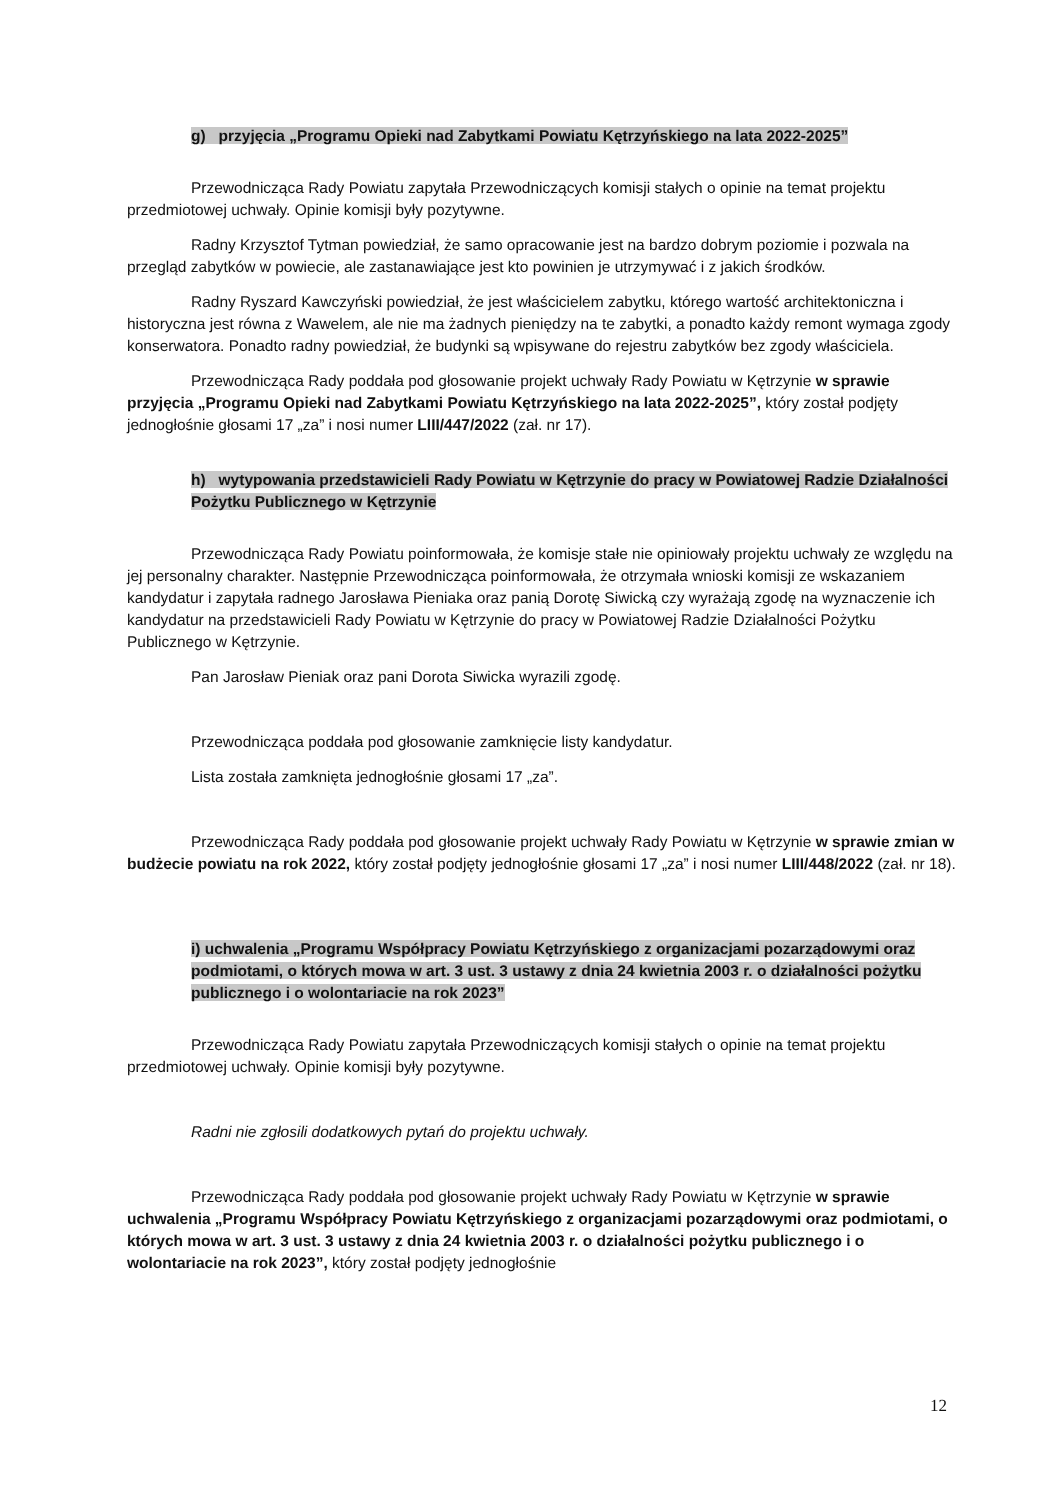g) przyjęcia „Programu Opieki nad Zabytkami Powiatu Kętrzyńskiego na lata 2022-2025”
Przewodnicząca Rady Powiatu zapytała Przewodniczących komisji stałych o opinie na temat projektu przedmiotowej uchwały. Opinie komisji były pozytywne.
Radny Krzysztof Tytman powiedział, że samo opracowanie jest na bardzo dobrym poziomie i pozwala na przegląd zabytków w powiecie, ale zastanawiające jest kto powinien je utrzymywać i z jakich środków.
Radny Ryszard Kawczyński powiedział, że jest właścicielem zabytku, którego wartość architektoniczna i historyczna jest równa z Wawelem, ale nie ma żadnych pieniędzy na te zabytki, a ponadto każdy remont wymaga zgody konserwatora. Ponadto radny powiedział, że budynki są wpisywane do rejestru zabytków bez zgody właściciela.
Przewodnicząca Rady poddała pod głosowanie projekt uchwały Rady Powiatu w Kętrzynie w sprawie przyjęcia „Programu Opieki nad Zabytkami Powiatu Kętrzyńskiego na lata 2022-2025”, który został podjęty jednogłośnie głosami 17 „za” i nosi numer LIII/447/2022 (zał. nr 17).
h) wytypowania przedstawicieli Rady Powiatu w Kętrzynie do pracy w Powiatowej Radzie Działalności Pożytku Publicznego w Kętrzynie
Przewodnicząca Rady Powiatu poinformowała, że komisje stałe nie opiniowały projektu uchwały ze względu na jej personalny charakter. Następnie Przewodnicząca poinformowała, że otrzymała wnioski komisji ze wskazaniem kandydatur i zapytała radnego Jarosława Pieniaka oraz panią Dorotę Siwicką czy wyrażają zgodę na wyznaczenie ich kandydatur na przedstawicieli Rady Powiatu w Kętrzynie do pracy w Powiatowej Radzie Działalności Pożytku Publicznego w Kętrzynie.
Pan Jarosław Pieniak oraz pani Dorota Siwicka wyrazili zgodę.
Przewodnicząca poddała pod głosowanie zamknięcie listy kandydatur.
Lista została zamknięta jednogłośnie głosami 17 „za”.
Przewodnicząca Rady poddała pod głosowanie projekt uchwały Rady Powiatu w Kętrzynie w sprawie zmian w budżecie powiatu na rok 2022, który został podjęty jednogłośnie głosami 17 „za” i nosi numer LIII/448/2022 (zał. nr 18).
i) uchwalenia „Programu Współpracy Powiatu Kętrzyńskiego z organizacjami pozarządowymi oraz podmiotami, o których mowa w art. 3 ust. 3 ustawy z dnia 24 kwietnia 2003 r. o działalności pożytku publicznego i o wolontariacie na rok 2023”
Przewodnicząca Rady Powiatu zapytała Przewodniczących komisji stałych o opinie na temat projektu przedmiotowej uchwały. Opinie komisji były pozytywne.
Radni nie zgłosili dodatkowych pytań do projektu uchwały.
Przewodnicząca Rady poddała pod głosowanie projekt uchwały Rady Powiatu w Kętrzynie w sprawie uchwalenia „Programu Współpracy Powiatu Kętrzyńskiego z organizacjami pozarządowymi oraz podmiotami, o których mowa w art. 3 ust. 3 ustawy z dnia 24 kwietnia 2003 r. o działalności pożytku publicznego i o wolontariacie na rok 2023”, który został podjęty jednogłośnie
12